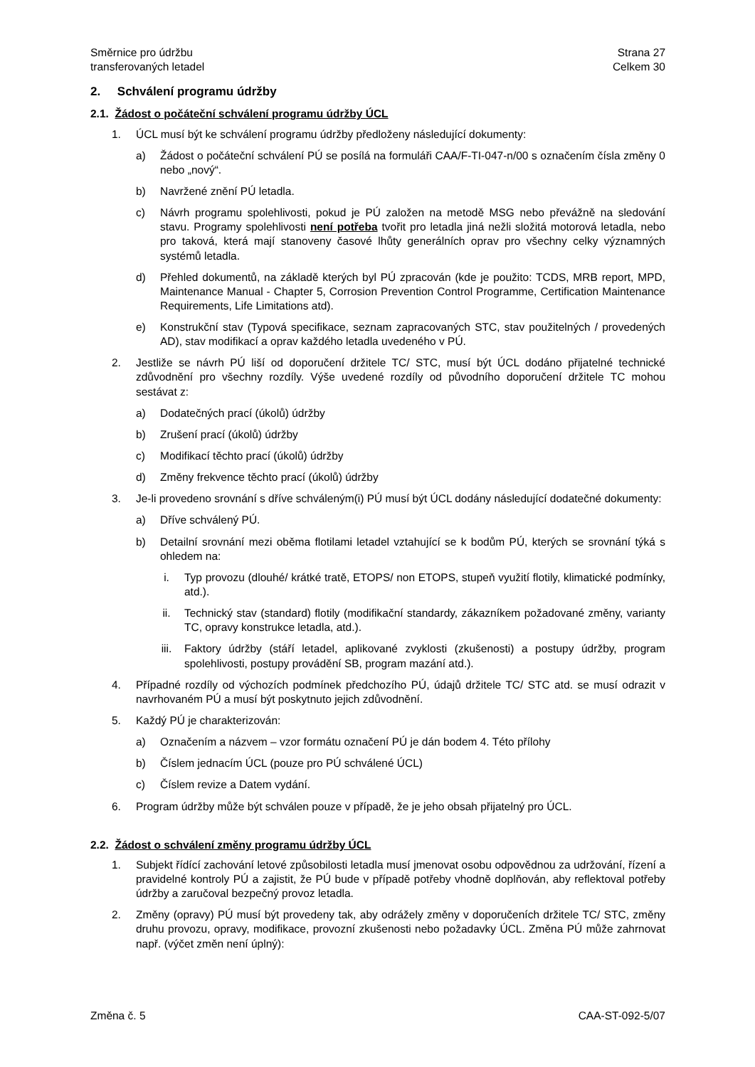Směrnice pro údržbu
transferovaných letadel
Strana 27
Celkem 30
2. Schválení programu údržby
2.1. Žádost o počáteční schválení programu údržby ÚCL
1. ÚCL musí být ke schválení programu údržby předloženy následující dokumenty:
a) Žádost o počáteční schválení PÚ se posílá na formuláři CAA/F-TI-047-n/00 s označením čísla změny 0 nebo „nový“.
b) Navržené znění PÚ letadla.
c) Návrh programu spolehlivosti, pokud je PÚ založen na metodě MSG nebo převážně na sledování stavu. Programy spolehlivosti není potřeba tvořit pro letadla jiná nežli složitá motorová letadla, nebo pro taková, která mají stanoveny časové lhůty generálních oprav pro všechny celky významných systémů letadla.
d) Přehled dokumentů, na základě kterých byl PÚ zpracován (kde je použito: TCDS, MRB report, MPD, Maintenance Manual - Chapter 5, Corrosion Prevention Control Programme, Certification Maintenance Requirements, Life Limitations atd).
e) Konstrukční stav (Typová specifikace, seznam zapracovaných STC, stav použitelných / provedených AD), stav modifikací a oprav každého letadla uvedeného v PÚ.
2. Jestliže se návrh PÚ liší od doporučení držitele TC/ STC, musí být ÚCL dodáno přijatelné technické zdůvodnění pro všechny rozdíly. Výše uvedené rozdíly od původního doporučení držitele TC mohou sestávat z:
a) Dodatečných prací (úkolů) údržby
b) Zrušení prací (úkolů) údržby
c) Modifikací těchto prací (úkolů) údržby
d) Změny frekvence těchto prací (úkolů) údržby
3. Je-li provedeno srovnání s dříve schváleným(i) PÚ musí být ÚCL dodány následující dodatečné dokumenty:
a) Dříve schválený PÚ.
b) Detailní srovnání mezi oběma flotilami letadel vztahující se k bodům PÚ, kterých se srovnání týká s ohledem na:
i. Typ provozu (dlouhé/ krátké tratě, ETOPS/ non ETOPS, stupeň využití flotily, klimatické podmínky, atd.).
ii. Technický stav (standard) flotily (modifikační standardy, zákazníkem požadované změny, varianty TC, opravy konstrukce letadla, atd.).
iii. Faktory údržby (stáří letadel, aplikované zvyklosti (zkušenosti) a postupy údržby, program spolehlivosti, postupy provádění SB, program mazání atd.).
4. Případné rozdíly od výchozích podmínek předchozího PÚ, údajů držitele TC/ STC atd. se musí odrazit v navrhovaném PÚ a musí být poskytnuto jejich zdůvodnění.
5. Každý PÚ je charakterizován:
a) Označením a názvem – vzor formátu označení PÚ je dán bodem 4. Této přílohy
b) Číslem jednacím ÚCL (pouze pro PÚ schválené ÚCL)
c) Číslem revize a Datem vydání.
6. Program údržby může být schválen pouze v případě, že je jeho obsah přijatelný pro ÚCL.
2.2. Žádost o schválení změny programu údržby ÚCL
1. Subjekt řídící zachování letové způsobilosti letadla musí jmenovat osobu odpovědnou za udržování, řízení a pravidelné kontroly PÚ a zajistit, že PÚ bude v případě potřeby vhodně doplňován, aby reflektoval potřeby údržby a zaručoval bezpečný provoz letadla.
2. Změny (opravy) PÚ musí být provedeny tak, aby odrážely změny v doporučeních držitele TC/ STC, změny druhu provozu, opravy, modifikace, provozní zkušenosti nebo požadavky ÚCL. Změna PÚ může zahrnovat např. (výčet změn není úplný):
Změna č. 5 CAA-ST-092-5/07